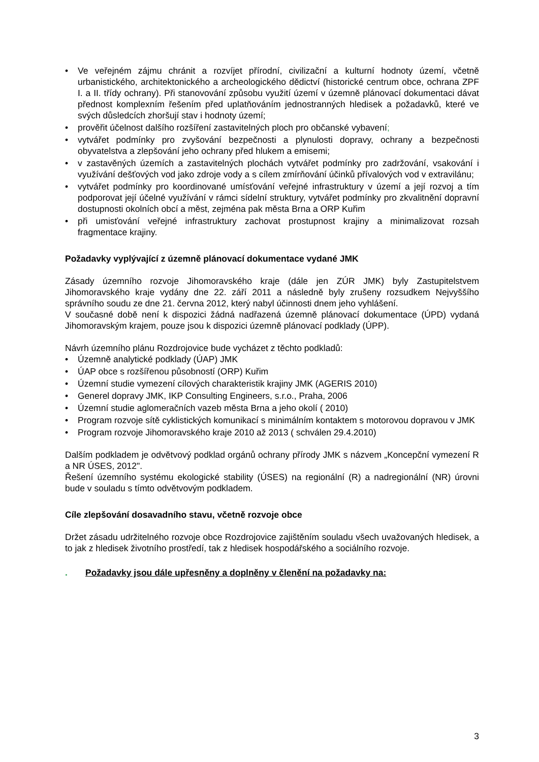• Ve veřejném zájmu chránit a rozvíjet přírodní, civilizační a kulturní hodnoty území, včetně urbanistického, architektonického a archeologického dědictví (historické centrum obce, ochrana ZPF I. a II. třídy ochrany). Při stanovování způsobu využití území v územně plánovací dokumentaci dávat přednost komplexním řešením před uplatňováním jednostranných hledisek a požadavků, které ve svých důsledcích zhoršují stav i hodnoty území;
• prověřit účelnost dalšího rozšíření zastavitelných ploch pro občanské vybavení;
• vytvářet podmínky pro zvyšování bezpečnosti a plynulosti dopravy, ochrany a bezpečnosti obyvatelstva a zlepšování jeho ochrany před hlukem a emisemi;
• v zastavěných územích a zastavitelných plochách vytvářet podmínky pro zadržování, vsakování i využívání dešťových vod jako zdroje vody a s cílem zmírňování účinků přívalových vod v extravilánu;
• vytvářet podmínky pro koordinované umísťování veřejné infrastruktury v území a její rozvoj a tím podporovat její účelné využívání v rámci sídelní struktury, vytvářet podmínky pro zkvalitnění dopravní dostupnosti okolních obcí a měst, zejména pak města Brna a ORP Kuřim
• při umisťování veřejné infrastruktury zachovat prostupnost krajiny a minimalizovat rozsah fragmentace krajiny.
Požadavky vyplývající z územně plánovací dokumentace vydané JMK
Zásady územního rozvoje Jihomoravského kraje (dále jen ZÚR JMK) byly Zastupitelstvem Jihomoravského kraje vydány dne 22. září 2011 a následně byly zrušeny rozsudkem Nejvyššího správního soudu ze dne 21. června 2012, který nabyl účinnosti dnem jeho vyhlášení.
V současné době není k dispozici žádná nadřazená územně plánovací dokumentace (ÚPD) vydaná Jihomoravským krajem, pouze jsou k dispozici územně plánovací podklady (ÚPP).
Návrh územního plánu Rozdrojovice bude vycházet z těchto podkladů:
• Územně analytické podklady (ÚAP) JMK
• ÚAP obce s rozšířenou působností (ORP) Kuřim
• Územní studie vymezení cílových charakteristik krajiny JMK (AGERIS 2010)
• Generel dopravy JMK, IKP Consulting Engineers, s.r.o., Praha, 2006
• Územní studie aglomeračních vazeb města Brna a jeho okolí ( 2010)
• Program rozvoje sítě cyklistických komunikací s minimálním kontaktem s motorovou dopravou v JMK
• Program rozvoje Jihomoravského kraje 2010 až 2013 ( schválen 29.4.2010)
Dalším podkladem je odvětvový podklad orgánů ochrany přírody JMK s názvem „Koncepční vymezení R a NR ÚSES, 2012".
Řešení územního systému ekologické stability (ÚSES) na regionální (R) a nadregionální (NR) úrovni bude v souladu s tímto odvětvovým podkladem.
Cíle zlepšování dosavadního stavu, včetně rozvoje obce
Držet zásadu udržitelného rozvoje obce Rozdrojovice zajištěním souladu všech uvažovaných hledisek, a to jak z hledisek životního prostředí, tak z hledisek hospodářského a sociálního rozvoje.
. Požadavky jsou dále upřesněny a doplněny v členění na požadavky na:
3